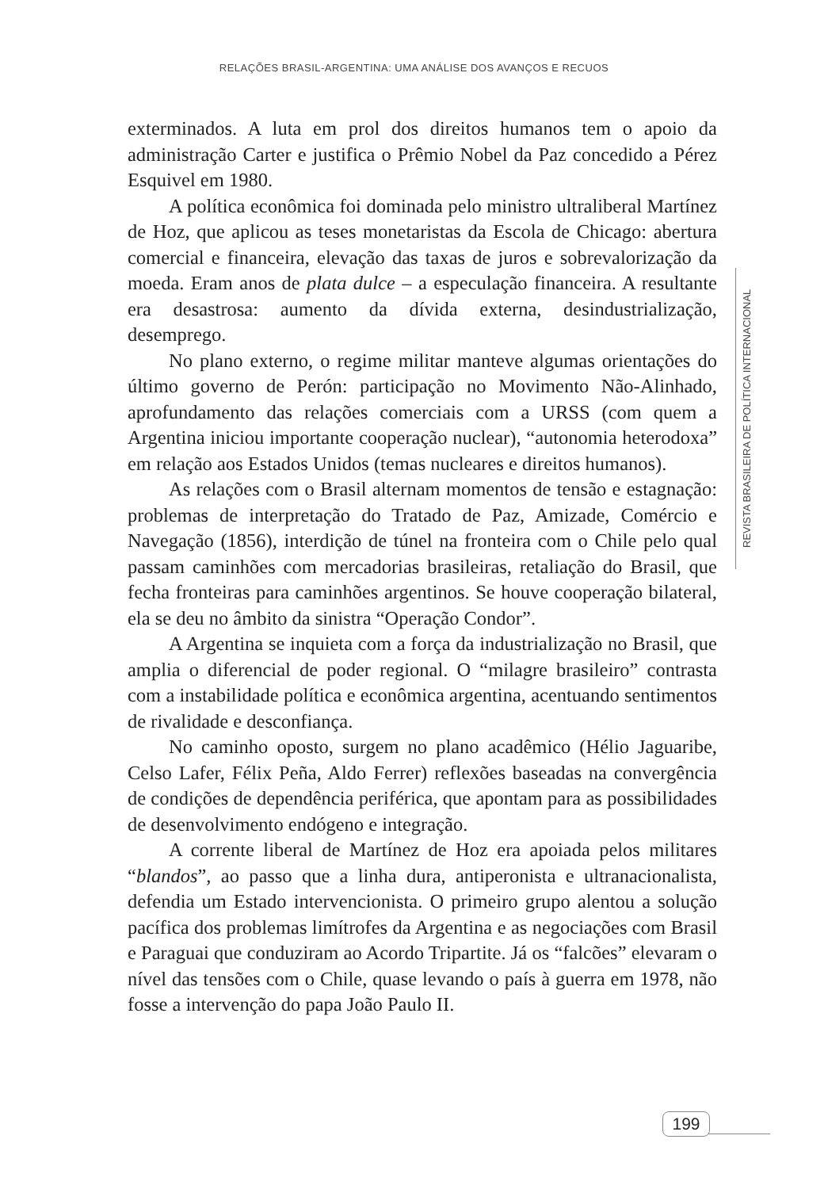RELAÇÕES BRASIL-ARGENTINA: UMA ANÁLISE DOS AVANÇOS E RECUOS
exterminados. A luta em prol dos direitos humanos tem o apoio da administração Carter e justifica o Prêmio Nobel da Paz concedido a Pérez Esquivel em 1980.
A política econômica foi dominada pelo ministro ultraliberal Martínez de Hoz, que aplicou as teses monetaristas da Escola de Chicago: abertura comercial e financeira, elevação das taxas de juros e sobrevalorização da moeda. Eram anos de plata dulce – a especulação financeira. A resultante era desastrosa: aumento da dívida externa, desindustrialização, desemprego.
No plano externo, o regime militar manteve algumas orientações do último governo de Perón: participação no Movimento Não-Alinhado, aprofundamento das relações comerciais com a URSS (com quem a Argentina iniciou importante cooperação nuclear), “autonomia heterodoxa” em relação aos Estados Unidos (temas nucleares e direitos humanos).
As relações com o Brasil alternam momentos de tensão e estagnação: problemas de interpretação do Tratado de Paz, Amizade, Comércio e Navegação (1856), interdição de túnel na fronteira com o Chile pelo qual passam caminhões com mercadorias brasileiras, retaliação do Brasil, que fecha fronteiras para caminhões argentinos. Se houve cooperação bilateral, ela se deu no âmbito da sinistra “Operação Condor”.
A Argentina se inquieta com a força da industrialização no Brasil, que amplia o diferencial de poder regional. O “milagre brasileiro” contrasta com a instabilidade política e econômica argentina, acentuando sentimentos de rivalidade e desconfiança.
No caminho oposto, surgem no plano acadêmico (Hélio Jaguaribe, Celso Lafer, Félix Peña, Aldo Ferrer) reflexões baseadas na convergência de condições de dependência periférica, que apontam para as possibilidades de desenvolvimento endógeno e integração.
A corrente liberal de Martínez de Hoz era apoiada pelos militares “blandos”, ao passo que a linha dura, antiperonista e ultranacionalista, defendia um Estado intervencionista. O primeiro grupo alentou a solução pacífica dos problemas limítrofes da Argentina e as negociações com Brasil e Paraguai que conduziram ao Acordo Tripartite. Já os “falcões” elevaram o nível das tensões com o Chile, quase levando o país à guerra em 1978, não fosse a intervenção do papa João Paulo II.
REVISTA BRASILEIRA DE POLÍTICA INTERNACIONAL
199